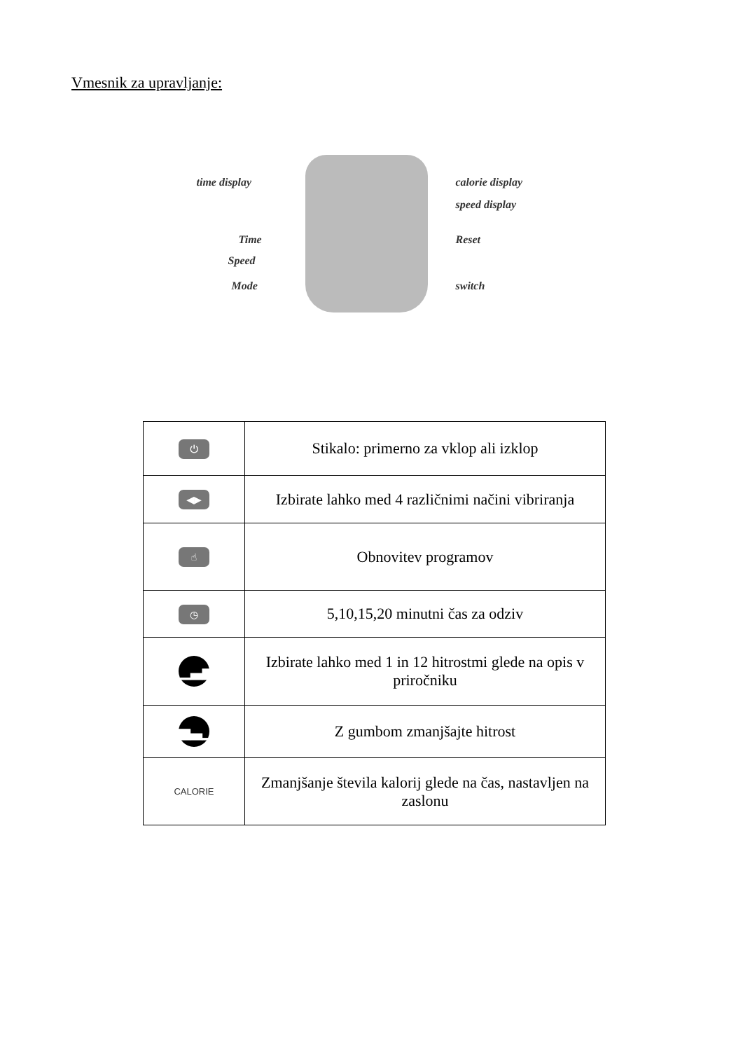Vmesnik za upravljanje:
time display calorie display
speed display
Time Reset
Speed
Mode switch
| ⏻ | Stikalo: primerno za vklop ali izklop |
| ◀▶ | Izbirate lahko med 4 različnimi načini vibriranja |
| ☝ | Obnovitev programov |
| ◷ | 5,10,15,20 minutni čas za odziv |
| ▁▃▅ | Izbirate lahko med 1 in 12 hitrostmi glede na opis v priročniku |
| ▅▃▁ | Z gumbom zmanjšajte hitrost |
| CALORIE | Zmanjšanje števila kalorij glede na čas, nastavljen na zaslonu |